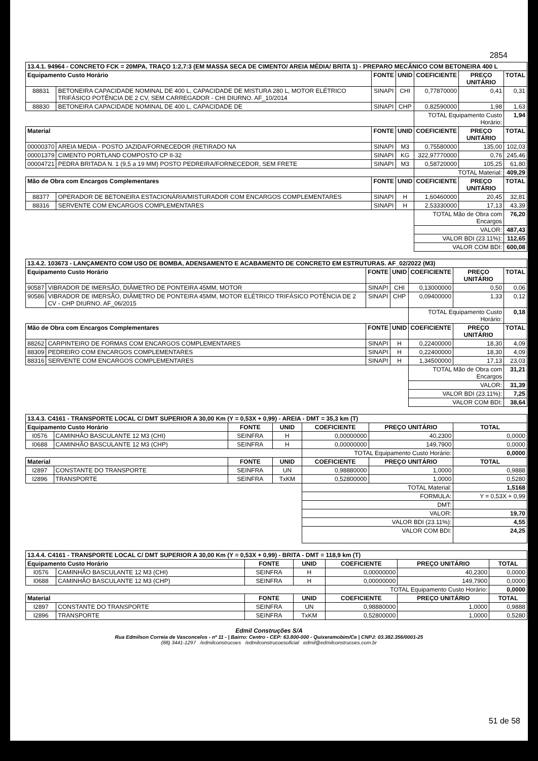2854
| 13.4.1. 94964 - CONCRETO FCK = 20MPA, TRAÇO 1:2,7:3 (EM MASSA SECA DE CIMENTO/ AREIA MÉDIA/ BRITA 1) - PREPARO MECÂNICO COM BETONEIRA 400 L | | | | | | |
| Equipamento Custo Horário | | FONTE | UNID | COEFICIENTE | PREÇO UNITÁRIO | TOTAL |
| 88831 | BETONEIRA CAPACIDADE NOMINAL DE 400 L, CAPACIDADE DE MISTURA 280 L, MOTOR ELÉTRICO TRIFÁSICO POTÊNCIA DE 2 CV, SEM CARREGADOR - CHI DIURNO. AF_10/2014 | SINAPI | CHI | 0,77870000 | 0,41 | 0,31 |
| 88830 | BETONEIRA CAPACIDADE NOMINAL DE 400 L, CAPACIDADE DE | SINAPI | CHP | 0,82590000 | 1,98 | 1,63 |
| | | | | TOTAL Equipamento Custo Horário: | | 1,94 |
| Material | | FONTE | UNID | COEFICIENTE | PREÇO UNITÁRIO | TOTAL |
| 00000370 | AREIA MEDIA - POSTO JAZIDA/FORNECEDOR (RETIRADO NA | SINAPI | M3 | 0,75580000 | 135,00 | 102,03 |
| 00001379 | CIMENTO PORTLAND COMPOSTO CP II-32 | SINAPI | KG | 322,97770000 | 0,76 | 245,46 |
| 00004721 | PEDRA BRITADA N. 1 (9,5 a 19 MM) POSTO PEDREIRA/FORNECEDOR, SEM FRETE | SINAPI | M3 | 0,58720000 | 105,25 | 61,80 |
| | | | | TOTAL Material: | | 409,29 |
| Mão de Obra com Encargos Complementares | | FONTE | UNID | COEFICIENTE | PREÇO UNITÁRIO | TOTAL |
| 88377 | OPERADOR DE BETONEIRA ESTACIONÁRIA/MISTURADOR COM ENCARGOS COMPLEMENTARES | SINAPI | H | 1,60460000 | 20,45 | 32,81 |
| 88316 | SERVENTE COM ENCARGOS COMPLEMENTARES | SINAPI | H | 2,53330000 | 17,13 | 43,39 |
| | | | | TOTAL Mão de Obra com Encargos | | 76,20 |
| | | | | VALOR: | | 487,43 |
| | | | | VALOR BDI (23.11%): | | 112,65 |
| | | | | VALOR COM BDI: | | 600,08 |
| 13.4.2. 103673 - LANÇAMENTO COM USO DE BOMBA, ADENSAMENTO E ACABAMENTO DE CONCRETO EM ESTRUTURAS. AF_02/2022 (M3) | | | | | | |
| Equipamento Custo Horário | | FONTE | UNID | COEFICIENTE | PREÇO UNITÁRIO | TOTAL |
| 90587 | VIBRADOR DE IMERSÃO, DIÂMETRO DE PONTEIRA 45MM, MOTOR | SINAPI | CHI | 0,13000000 | 0,50 | 0,06 |
| 90586 | VIBRADOR DE IMERSÃO, DIÂMETRO DE PONTEIRA 45MM, MOTOR ELÉTRICO TRIFÁSICO POTÊNCIA DE 2 CV - CHP DIURNO. AF_06/2015 | SINAPI | CHP | 0,09400000 | 1,33 | 0,12 |
| | | | | TOTAL Equipamento Custo Horário: | | 0,18 |
| Mão de Obra com Encargos Complementares | | FONTE | UNID | COEFICIENTE | PREÇO UNITÁRIO | TOTAL |
| 88262 | CARPINTEIRO DE FORMAS COM ENCARGOS COMPLEMENTARES | SINAPI | H | 0,22400000 | 18,30 | 4,09 |
| 88309 | PEDREIRO COM ENCARGOS COMPLEMENTARES | SINAPI | H | 0,22400000 | 18,30 | 4,09 |
| 88316 | SERVENTE COM ENCARGOS COMPLEMENTARES | SINAPI | H | 1,34500000 | 17,13 | 23,03 |
| | | | | TOTAL Mão de Obra com Encargos | | 31,21 |
| | | | | VALOR: | | 31,39 |
| | | | | VALOR BDI (23.11%): | | 7,25 |
| | | | | VALOR COM BDI: | | 38,64 |
| 13.4.3. C4161 - TRANSPORTE LOCAL C/ DMT SUPERIOR A 30,00 Km (Y = 0,53X + 0,99) - AREIA - DMT = 35,3 km (T) | | | | | | |
| Equipamento Custo Horário | | FONTE | UNID | COEFICIENTE | PREÇO UNITÁRIO | TOTAL |
| I0576 | CAMINHÃO BASCULANTE 12 M3 (CHI) | SEINFRA | H | 0,00000000 | 40,2300 | 0,0000 |
| I0688 | CAMINHÃO BASCULANTE 12 M3 (CHP) | SEINFRA | H | 0,00000000 | 149,7900 | 0,0000 |
| | | | | TOTAL Equipamento Custo Horário: | | 0,0000 |
| Material | | FONTE | UNID | COEFICIENTE | PREÇO UNITÁRIO | TOTAL |
| I2897 | CONSTANTE DO TRANSPORTE | SEINFRA | UN | 0,98880000 | 1,0000 | 0,9888 |
| I2896 | TRANSPORTE | SEINFRA | TxKM | 0,52800000 | 1,0000 | 0,5280 |
| | | | | TOTAL Material: | | 1,5168 |
| | | | | FORMULA: | | Y = 0,53X + 0,99 |
| | | | | DMT: | | |
| | | | | VALOR: | | 19,70 |
| | | | | VALOR BDI (23.11%): | | 4,55 |
| | | | | VALOR COM BDI: | | 24,25 |
| 13.4.4. C4161 - TRANSPORTE LOCAL C/ DMT SUPERIOR A 30,00 Km (Y = 0,53X + 0,99) - BRITA - DMT = 118,9 km (T) | | | | | | |
| Equipamento Custo Horário | | FONTE | UNID | COEFICIENTE | PREÇO UNITÁRIO | TOTAL |
| I0576 | CAMINHÃO BASCULANTE 12 M3 (CHI) | SEINFRA | H | 0,00000000 | 40,2300 | 0,0000 |
| I0688 | CAMINHÃO BASCULANTE 12 M3 (CHP) | SEINFRA | H | 0,00000000 | 149,7900 | 0,0000 |
| | | | | TOTAL Equipamento Custo Horário: | | 0,0000 |
| Material | | FONTE | UNID | COEFICIENTE | PREÇO UNITÁRIO | TOTAL |
| I2897 | CONSTANTE DO TRANSPORTE | SEINFRA | UN | 0,98880000 | 1,0000 | 0,9888 |
| I2896 | TRANSPORTE | SEINFRA | TxKM | 0,52800000 | 1,0000 | 0,5280 |
Edmil Construções S/A
Rua Edmilson Correia de Vasconcelos - nº 11 - | Bairro: Centro - CEP: 63.800-000 - Quixeramobim/Ce | CNPJ: 03.382.356/0001-25
(88) 3441-1297 /edmilconstrucoes /edmilconstrucoesoficial edmil@edmilconstrucoes.com.br
51 de 58